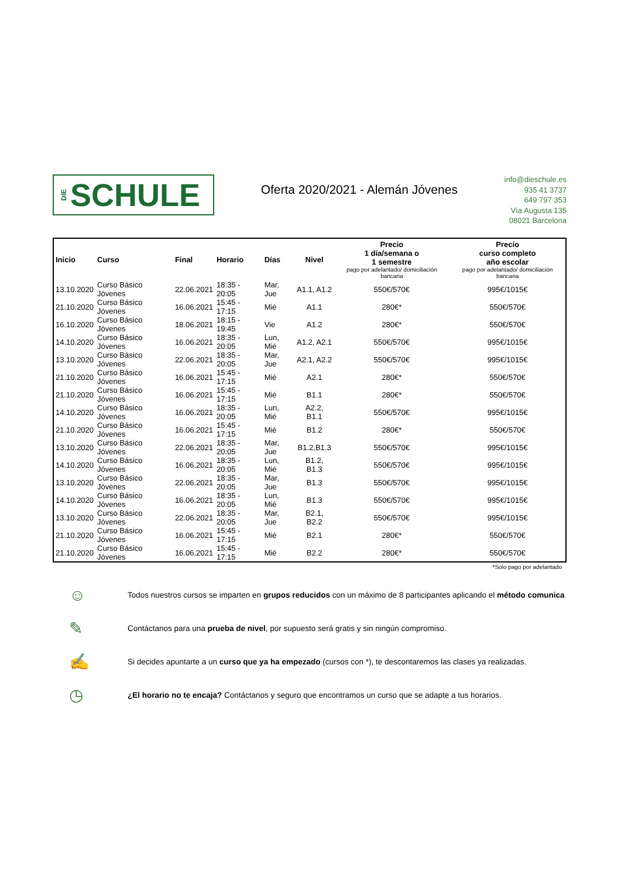DIE SCHULE
Oferta 2020/2021 - Alemán Jóvenes
info@dieschule.es
935 41 3737
649 797 353
Vía Augusta 135
08021 Barcelona
| Inicio | Curso | Final | Horario | Días | Nivel | Precio 1 día/semana o 1 semestre pago por adelantado/ domiciliación bancaria | Precio curso completo año escolar pago por adelantado/ domiciliación bancaria |
| --- | --- | --- | --- | --- | --- | --- | --- |
| 13.10.2020 | Curso Básico Jóvenes | 22.06.2021 | 18:35 - 20:05 | Mar, Jue | A1.1, A1.2 | 550€/570€ | 995€/1015€ |
| 21.10.2020 | Curso Básico Jóvenes | 16.06.2021 | 15:45 - 17:15 | Mié | A1.1 | 280€* | 550€/570€ |
| 16.10.2020 | Curso Básico Jóvenes | 18.06.2021 | 18:15 - 19:45 | Vie | A1.2 | 280€* | 550€/570€ |
| 14.10.2020 | Curso Básico Jóvenes | 16.06.2021 | 18:35 - 20:05 | Lun, Mié | A1.2, A2.1 | 550€/570€ | 995€/1015€ |
| 13.10.2020 | Curso Básico Jóvenes | 22.06.2021 | 18:35 - 20:05 | Mar, Jue | A2.1, A2.2 | 550€/570€ | 995€/1015€ |
| 21.10.2020 | Curso Básico Jóvenes | 16.06.2021 | 15:45 - 17:15 | Mié | A2.1 | 280€* | 550€/570€ |
| 21.10.2020 | Curso Básico Jóvenes | 16.06.2021 | 15:45 - 17:15 | Mié | B1.1 | 280€* | 550€/570€ |
| 14.10.2020 | Curso Básico Jóvenes | 16.06.2021 | 18:35 - 20:05 | Lun, Mié | A2.2, B1.1 | 550€/570€ | 995€/1015€ |
| 21.10.2020 | Curso Básico Jóvenes | 16.06.2021 | 15:45 - 17:15 | Mié | B1.2 | 280€* | 550€/570€ |
| 13.10.2020 | Curso Básico Jóvenes | 22.06.2021 | 18:35 - 20:05 | Mar, Jue | B1.2,B1.3 | 550€/570€ | 995€/1015€ |
| 14.10.2020 | Curso Básico Jóvenes | 16.06.2021 | 18:35 - 20:05 | Lun, Mié | B1.2, B1.3 | 550€/570€ | 995€/1015€ |
| 13.10.2020 | Curso Básico Jóvenes | 22.06.2021 | 18:35 - 20:05 | Mar, Jue | B1.3 | 550€/570€ | 995€/1015€ |
| 14.10.2020 | Curso Básico Jóvenes | 16.06.2021 | 18:35 - 20:05 | Lun, Mié | B1.3 | 550€/570€ | 995€/1015€ |
| 13.10.2020 | Curso Básico Jóvenes | 22.06.2021 | 18:35 - 20:05 | Mar, Jue | B2.1, B2.2 | 550€/570€ | 995€/1015€ |
| 21.10.2020 | Curso Básico Jóvenes | 16.06.2021 | 15:45 - 17:15 | Mié | B2.1 | 280€* | 550€/570€ |
| 21.10.2020 | Curso Básico Jóvenes | 16.06.2021 | 15:45 - 17:15 | Mié | B2.2 | 280€* | 550€/570€ |
*Solo pago por adelantado
☺ Todos nuestros cursos se imparten en grupos reducidos con un máximo de 8 participantes aplicando el método comunica
✎ Contáctanos para una prueba de nivel, por supuesto será gratis y sin ningún compromiso.
✍ Si decides apuntarte a un curso que ya ha empezado (cursos con *), te descontaremos las clases ya realizadas.
◷ ¿El horario no te encaja? Contáctanos y seguro que encontramos un curso que se adapte a tus horarios.